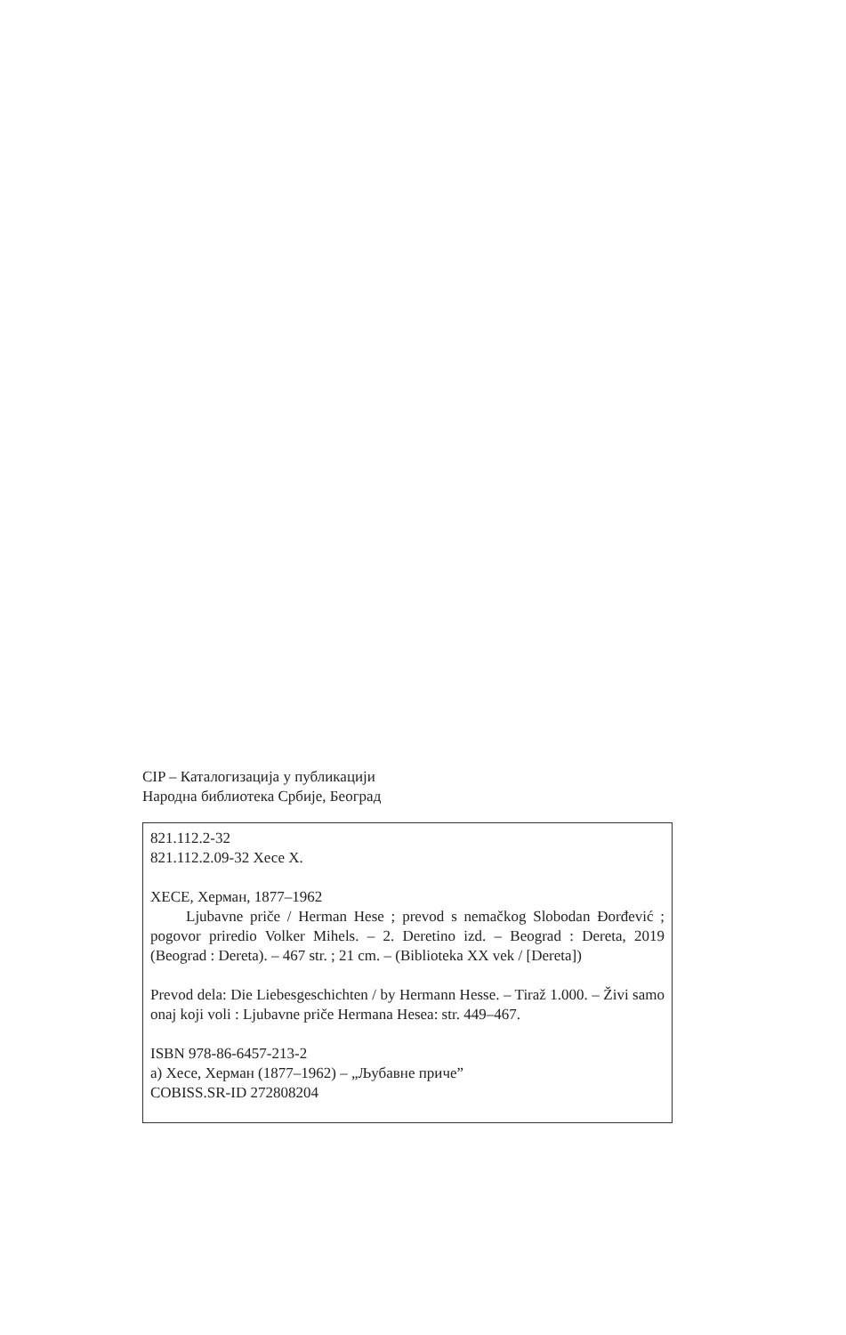CIP – Каталогизација у публикацији
Народна библиотека Србије, Београд
821.112.2-32
821.112.2.09-32 Хесе Х.
ХЕСЕ, Херман, 1877–1962
Ljubavne priče / Herman Hese ; prevod s nemačkog Slobodan Đorđević ; pogovor priredio Volker Mihels. – 2. Deretino izd. – Beograd : Dereta, 2019 (Beograd : Dereta). – 467 str. ; 21 cm. – (Biblioteka XX vek / [Dereta])
Prevod dela: Die Liebesgeschichten / by Hermann Hesse. – Tiraž 1.000. – Živi samo onaj koji voli : Ljubavne priče Hermana Hesea: str. 449–467.
ISBN 978-86-6457-213-2
а) Хесе, Херман (1877–1962) – „Љубавне приче”
COBISS.SR-ID 272808204